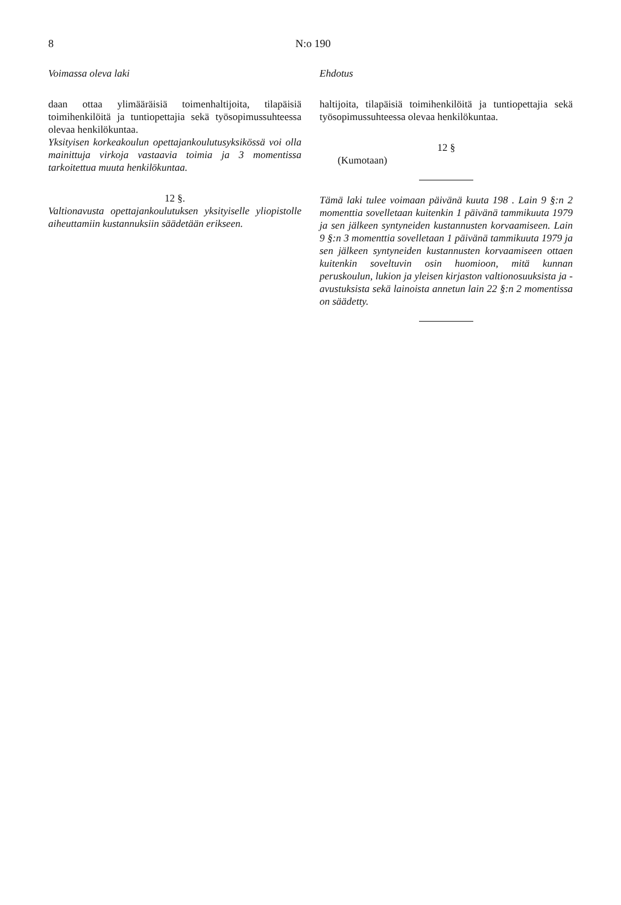8 N:o 190
Voimassa oleva laki
daan ottaa ylimääräisiä toimenhaltijoita, tilapäisiä toimihenkilöitä ja tuntiopettajia sekä työsopimussuhteessa olevaa henkilökuntaa.
Yksityisen korkeakoulun opettajankoulutusyksikössä voi olla mainittuja virkoja vastaavia toimia ja 3 momentissa tarkoitettua muuta henkilökuntaa.
12 §.
Valtionavusta opettajankoulutuksen yksityiselle yliopistolle aiheuttamiin kustannuksiin säädetään erikseen.
Ehdotus
haltijoita, tilapäisiä toimihenkilöitä ja tuntiopettajia sekä työsopimussuhteessa olevaa henkilökuntaa.
12 §
(Kumotaan)
Tämä laki tulee voimaan päivänä kuuta 198 . Lain 9 §:n 2 momenttia sovelletaan kuitenkin 1 päivänä tammikuuta 1979 ja sen jälkeen syntyneiden kustannusten korvaamiseen. Lain 9 §:n 3 momenttia sovelletaan 1 päivänä tammikuuta 1979 ja sen jälkeen syntyneiden kustannusten korvaamiseen ottaen kuitenkin soveltuvin osin huomioon, mitä kunnan peruskoulun, lukion ja yleisen kirjaston valtionosuuksista ja -avustuksista sekä lainoista annetun lain 22 §:n 2 momentissa on säädetty.